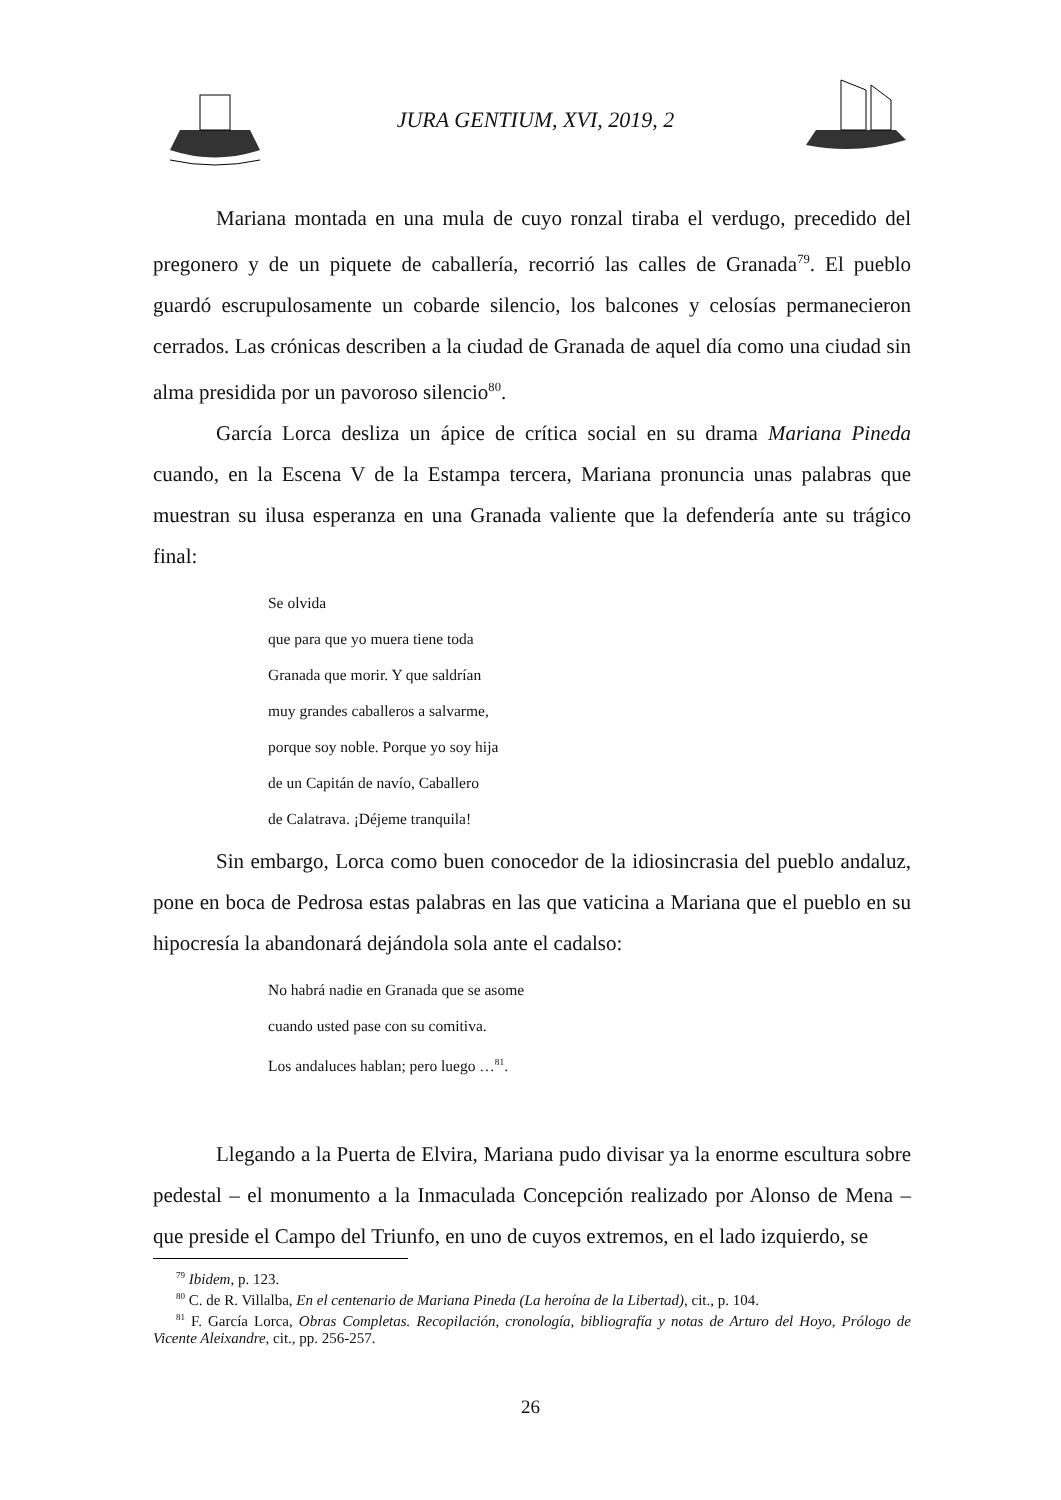JURA GENTIUM, XVI, 2019, 2
Mariana montada en una mula de cuyo ronzal tiraba el verdugo, precedido del pregonero y de un piquete de caballería, recorrió las calles de Granada<sup>79</sup>. El pueblo guardó escrupulosamente un cobarde silencio, los balcones y celosías permanecieron cerrados. Las crónicas describen a la ciudad de Granada de aquel día como una ciudad sin alma presidida por un pavoroso silencio<sup>80</sup>.
García Lorca desliza un ápice de crítica social en su drama Mariana Pineda cuando, en la Escena V de la Estampa tercera, Mariana pronuncia unas palabras que muestran su ilusa esperanza en una Granada valiente que la defendería ante su trágico final:
Se olvida
que para que yo muera tiene toda
Granada que morir. Y que saldrían
muy grandes caballeros a salvarme,
porque soy noble. Porque yo soy hija
de un Capitán de navío, Caballero
de Calatrava. ¡Déjeme tranquila!
Sin embargo, Lorca como buen conocedor de la idiosincrasia del pueblo andaluz, pone en boca de Pedrosa estas palabras en las que vaticina a Mariana que el pueblo en su hipocresía la abandonará dejándola sola ante el cadalso:
No habrá nadie en Granada que se asome
cuando usted pase con su comitiva.
Los andaluces hablan; pero luego …<sup>81</sup>.
Llegando a la Puerta de Elvira, Mariana pudo divisar ya la enorme escultura sobre pedestal – el monumento a la Inmaculada Concepción realizado por Alonso de Mena – que preside el Campo del Triunfo, en uno de cuyos extremos, en el lado izquierdo, se
<sup>79</sup> Ibidem, p. 123.
<sup>80</sup> C. de R. Villalba, En el centenario de Mariana Pineda (La heroína de la Libertad), cit., p. 104.
<sup>81</sup> F. García Lorca, Obras Completas. Recopilación, cronología, bibliografía y notas de Arturo del Hoyo, Prólogo de Vicente Aleixandre, cit., pp. 256-257.
26